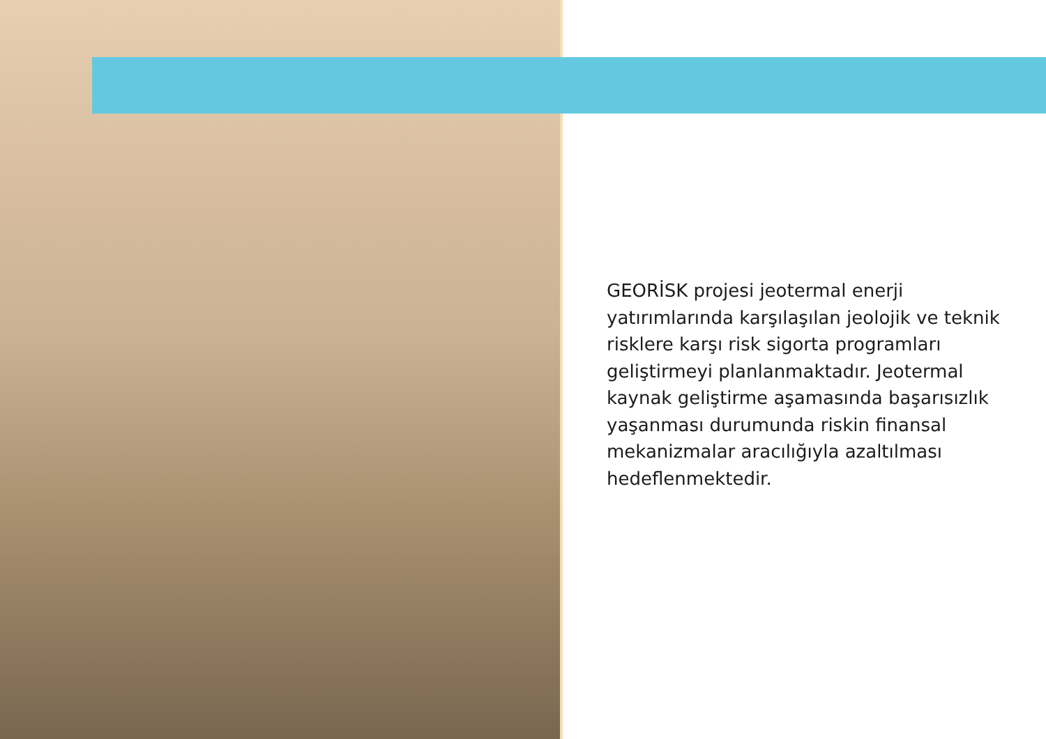GEORİSK projesi jeotermal enerji yatırımlarında karşılaşılan jeolojik ve teknik risklere karşı risk sigorta programları geliştirmeyi planlanmaktadır. Jeotermal kaynak geliştirme aşamasında başarısızlık yaşanması durumunda riskin finansal mekanizmalar aracılığıyla azaltılması hedeflenmektedir.